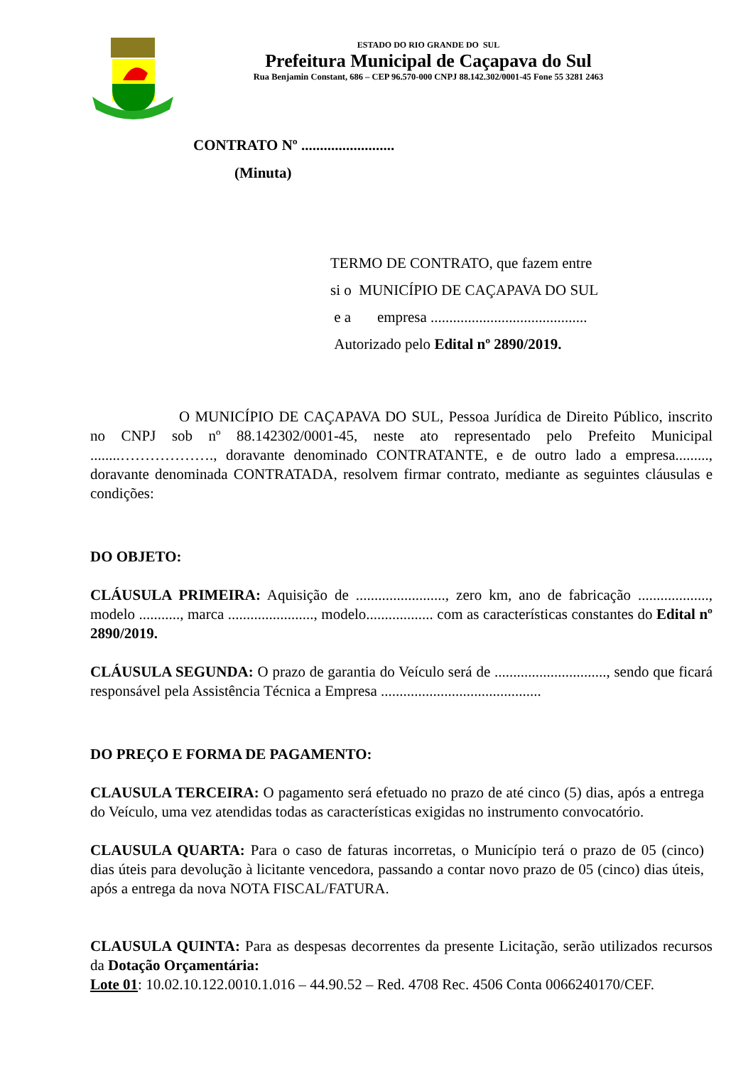ESTADO DO RIO GRANDE DO SUL
Prefeitura Municipal de Caçapava do Sul
Rua Benjamin Constant, 686 – CEP 96.570-000 CNPJ 88.142.302/0001-45 Fone 55 3281 2463
CONTRATO Nº .........................
(Minuta)
TERMO DE CONTRATO, que fazem entre
si o MUNICÍPIO DE CAÇAPAVA DO SUL
e a empresa ..........................................
Autorizado pelo Edital nº 2890/2019.
O MUNICÍPIO DE CAÇAPAVA DO SUL, Pessoa Jurídica de Direito Público, inscrito no CNPJ sob nº 88.142302/0001-45, neste ato representado pelo Prefeito Municipal ........………………., doravante denominado CONTRATANTE, e de outro lado a empresa........., doravante denominada CONTRATADA, resolvem firmar contrato, mediante as seguintes cláusulas e condições:
DO OBJETO:
CLÁUSULA PRIMEIRA: Aquisição de ........................, zero km, ano de fabricação ..................., modelo ..........., marca ......................., modelo.................. com as características constantes do Edital nº 2890/2019.
CLÁUSULA SEGUNDA: O prazo de garantia do Veículo será de .............................., sendo que ficará responsável pela Assistência Técnica a Empresa ...........................................
DO PREÇO E FORMA DE PAGAMENTO:
CLAUSULA TERCEIRA: O pagamento será efetuado no prazo de até cinco (5) dias, após a entrega do Veículo, uma vez atendidas todas as características exigidas no instrumento convocatório.
CLAUSULA QUARTA: Para o caso de faturas incorretas, o Município terá o prazo de 05 (cinco) dias úteis para devolução à licitante vencedora, passando a contar novo prazo de 05 (cinco) dias úteis, após a entrega da nova NOTA FISCAL/FATURA.
CLAUSULA QUINTA: Para as despesas decorrentes da presente Licitação, serão utilizados recursos da Dotação Orçamentária:
Lote 01: 10.02.10.122.0010.1.016 – 44.90.52 – Red. 4708 Rec. 4506 Conta 0066240170/CEF.